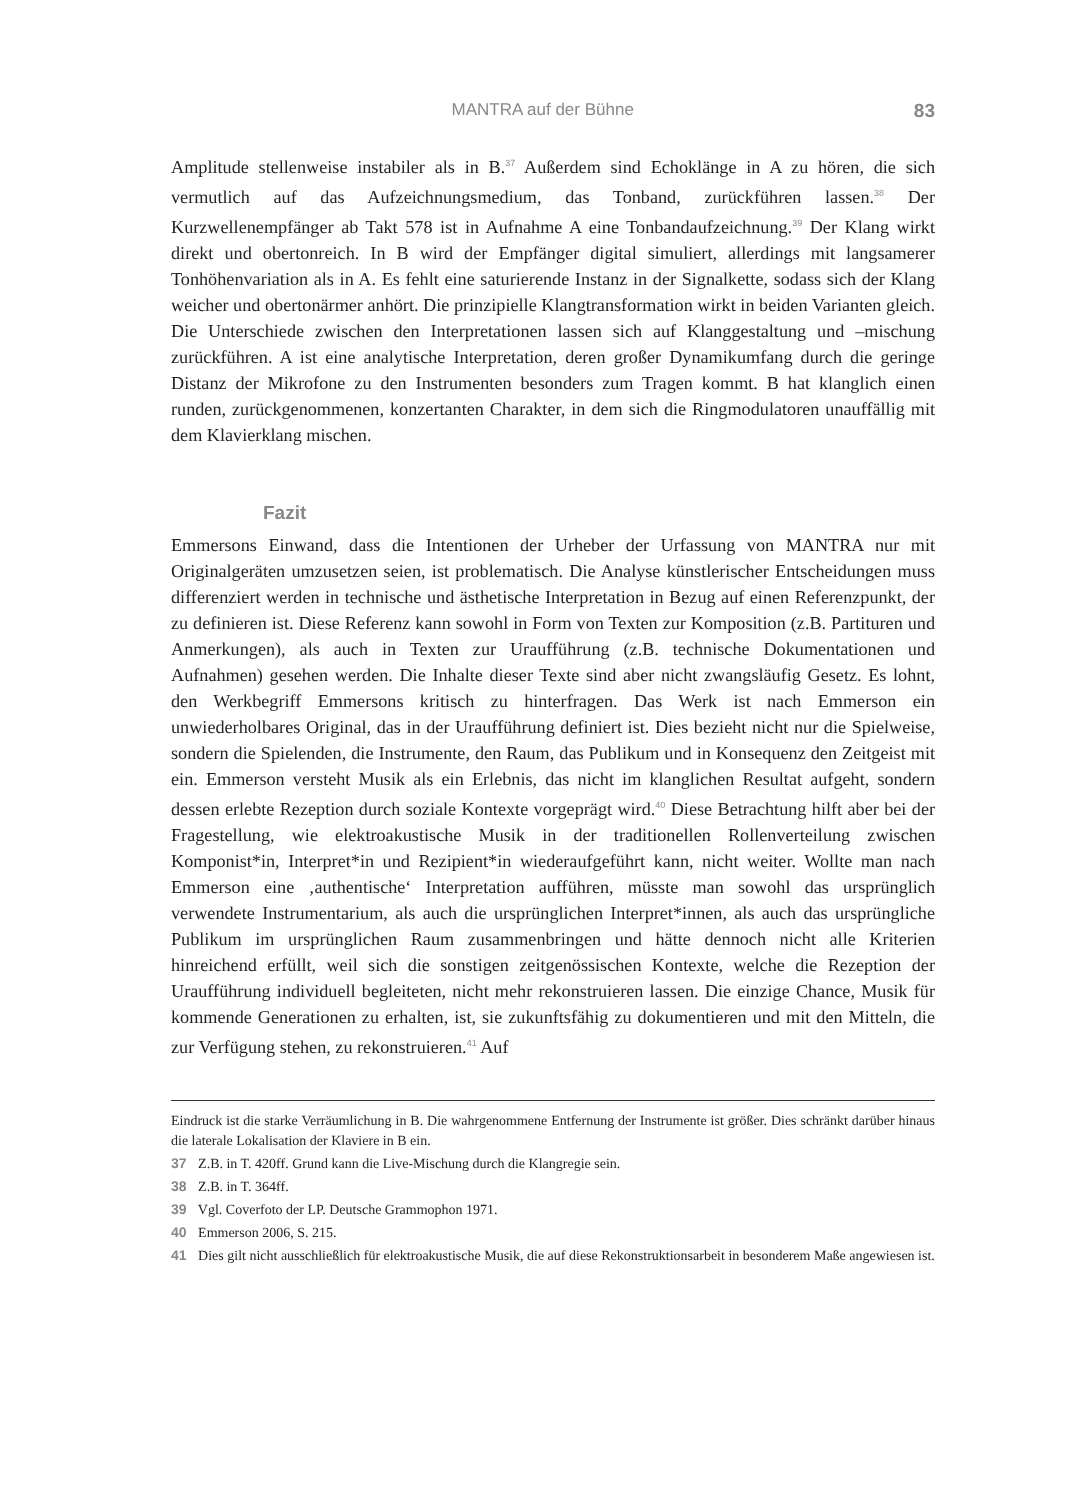MANTRA auf der Bühne 83
Amplitude stellenweise instabiler als in B.<sup>37</sup> Außerdem sind Echoklänge in A zu hören, die sich vermutlich auf das Aufzeichnungsmedium, das Tonband, zurückführen lassen.<sup>38</sup> Der Kurzwellenempfänger ab Takt 578 ist in Aufnahme A eine Tonbandaufzeichnung.<sup>39</sup> Der Klang wirkt direkt und obertonreich. In B wird der Empfänger digital simuliert, allerdings mit langsamerer Tonhöhenvariation als in A. Es fehlt eine saturierende Instanz in der Signalkette, sodass sich der Klang weicher und obertonärmer anhört. Die prinzipielle Klangtransformation wirkt in beiden Varianten gleich. Die Unterschiede zwischen den Interpretationen lassen sich auf Klanggestaltung und –mischung zurückführen. A ist eine analytische Interpretation, deren großer Dynamikumfang durch die geringe Distanz der Mikrofone zu den Instrumenten besonders zum Tragen kommt. B hat klanglich einen runden, zurückgenommenen, konzertanten Charakter, in dem sich die Ringmodulatoren unauffällig mit dem Klavierklang mischen.
Fazit
Emmersons Einwand, dass die Intentionen der Urheber der Urfassung von MANTRA nur mit Originalgeräten umzusetzen seien, ist problematisch. Die Analyse künstlerischer Entscheidungen muss differenziert werden in technische und ästhetische Interpretation in Bezug auf einen Referenzpunkt, der zu definieren ist. Diese Referenz kann sowohl in Form von Texten zur Komposition (z.B. Partituren und Anmerkungen), als auch in Texten zur Uraufführung (z.B. technische Dokumentationen und Aufnahmen) gesehen werden. Die Inhalte dieser Texte sind aber nicht zwangsläufig Gesetz. Es lohnt, den Werkbegriff Emmersons kritisch zu hinterfragen. Das Werk ist nach Emmerson ein unwiederholbares Original, das in der Uraufführung definiert ist. Dies bezieht nicht nur die Spielweise, sondern die Spielenden, die Instrumente, den Raum, das Publikum und in Konsequenz den Zeitgeist mit ein. Emmerson versteht Musik als ein Erlebnis, das nicht im klanglichen Resultat aufgeht, sondern dessen erlebte Rezeption durch soziale Kontexte vorgeprägt wird.<sup>40</sup> Diese Betrachtung hilft aber bei der Fragestellung, wie elektroakustische Musik in der traditionellen Rollenverteilung zwischen Komponist*in, Interpret*in und Rezipient*in wiederaufgeführt kann, nicht weiter. Wollte man nach Emmerson eine ‚authentische‘ Interpretation aufführen, müsste man sowohl das ursprünglich verwendete Instrumentarium, als auch die ursprünglichen Interpret*innen, als auch das ursprüngliche Publikum im ursprünglichen Raum zusammenbringen und hätte dennoch nicht alle Kriterien hinreichend erfüllt, weil sich die sonstigen zeitgenössischen Kontexte, welche die Rezeption der Uraufführung individuell begleiteten, nicht mehr rekonstruieren lassen. Die einzige Chance, Musik für kommende Generationen zu erhalten, ist, sie zukunftsfähig zu dokumentieren und mit den Mitteln, die zur Verfügung stehen, zu rekonstruieren.<sup>41</sup> Auf
Eindruck ist die starke Verräumlichung in B. Die wahrgenommene Entfernung der Instrumente ist größer. Dies schränkt darüber hinaus die laterale Lokalisation der Klaviere in B ein.
37 Z.B. in T. 420ff. Grund kann die Live-Mischung durch die Klangregie sein.
38 Z.B. in T. 364ff.
39 Vgl. Coverfoto der LP. Deutsche Grammophon 1971.
40 Emmerson 2006, S. 215.
41 Dies gilt nicht ausschließlich für elektroakustische Musik, die auf diese Rekonstruktionsarbeit in besonderem Maße angewiesen ist.